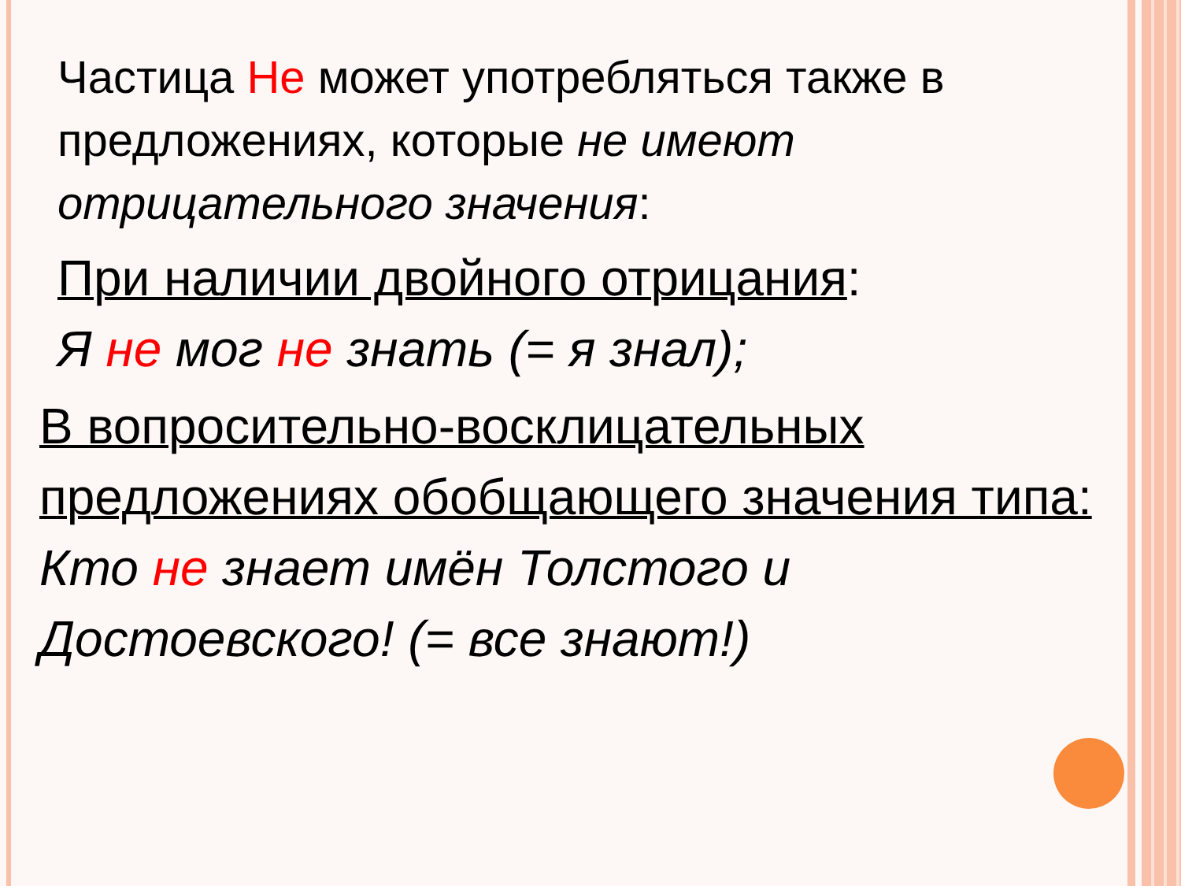Частица Не может употребляться также в предложениях, которые не имеют отрицательного значения:
При наличии двойного отрицания:
Я не мог не знать (= я знал);
В вопросительно-восклицательных предложениях обобщающего значения типа:
Кто не знает имён Толстого и Достоевского! (= все знают!)